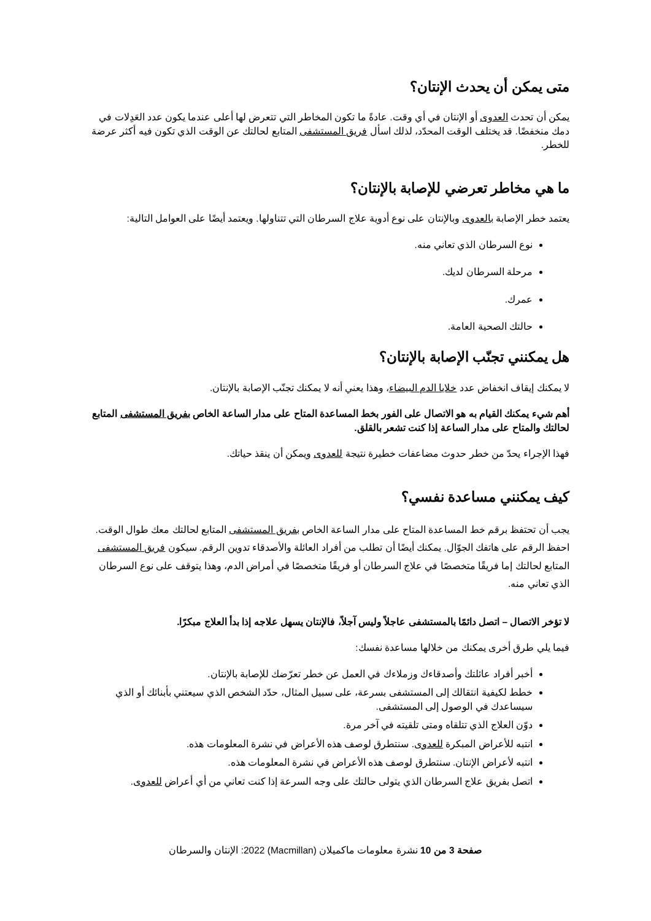متى يمكن أن يحدث الإنتان؟
يمكن أن تحدث العدوى أو الإنتان في أي وقت. عادةً ما تكون المخاطر التي تتعرض لها أعلى عندما يكون عدد العَدِلات في دمك منخفضًا. قد يختلف الوقت المحدّد، لذلك اسأل فريق المستشفى المتابع لحالتك عن الوقت الذي تكون فيه أكثر عرضة للخطر.
ما هي مخاطر تعرضي للإصابة بالإنتان؟
يعتمد خطر الإصابة بالعدوى وبالإنتان على نوع أدوية علاج السرطان التي تتناولها. ويعتمد أيضًا على العوامل التالية:
نوع السرطان الذي تعاني منه.
مرحلة السرطان لديك.
عمرك.
حالتك الصحية العامة.
هل يمكنني تجنّب الإصابة بالإنتان؟
لا يمكنك إيقاف انخفاض عدد خلايا الدم البيضاء، وهذا يعني أنه لا يمكنك تجنّب الإصابة بالإنتان.
أهم شيء يمكنك القيام به هو الاتصال على الفور بخط المساعدة المتاح على مدار الساعة الخاص بفريق المستشفى المتابع لحالتك والمتاح على مدار الساعة إذا كنت تشعر بالقلق.
فهذا الإجراء يحدّ من خطر حدوث مضاعفات خطيرة نتيجة للعدوى ويمكن أن ينقذ حياتك.
كيف يمكنني مساعدة نفسي؟
يجب أن تحتفظ برقم خط المساعدة المتاح على مدار الساعة الخاص بفريق المستشفى المتابع لحالتك معك طوال الوقت. احفظ الرقم على هاتفك الجوّال. يمكنك أيضًا أن تطلب من أفراد العائلة والأصدقاء تدوين الرقم. سيكون فريق المستشفى المتابع لحالتك إما فريقًا متخصصًا في علاج السرطان أو فريقًا متخصصًا في أمراض الدم، وهذا يتوقف على نوع السرطان الذي تعاني منه.
لا تؤخر الاتصال – اتصل دائمًا بالمستشفى عاجلاً وليس آجلاً، فالإنتان يسهل علاجه إذا بدأ العلاج مبكرًا.
فيما يلي طرق أخرى يمكنك من خلالها مساعدة نفسك:
أخبر أفراد عائلتك وأصدقاءك وزملاءك في العمل عن خطر تعرّضك للإصابة بالإنتان.
خطط لكيفية انتقالك إلى المستشفى بسرعة، على سبيل المثال، حدّد الشخص الذي سيعتني بأبنائك أو الذي سيساعدك في الوصول إلى المستشفى.
دوّن العلاج الذي تتلقاه ومتى تلقيته في آخر مرة.
انتبه للأعراض المبكرة للعدوى. سنتطرق لوصف هذه الأعراض في نشرة المعلومات هذه.
انتبه لأعراض الإنتان. سنتطرق لوصف هذه الأعراض في نشرة المعلومات هذه.
اتصل بفريق علاج السرطان الذي يتولى حالتك على وجه السرعة إذا كنت تعاني من أي أعراض للعدوى.
صفحة 3 من 10 نشرة معلومات ماكميلان (Macmillan) 2022: الإنتان والسرطان